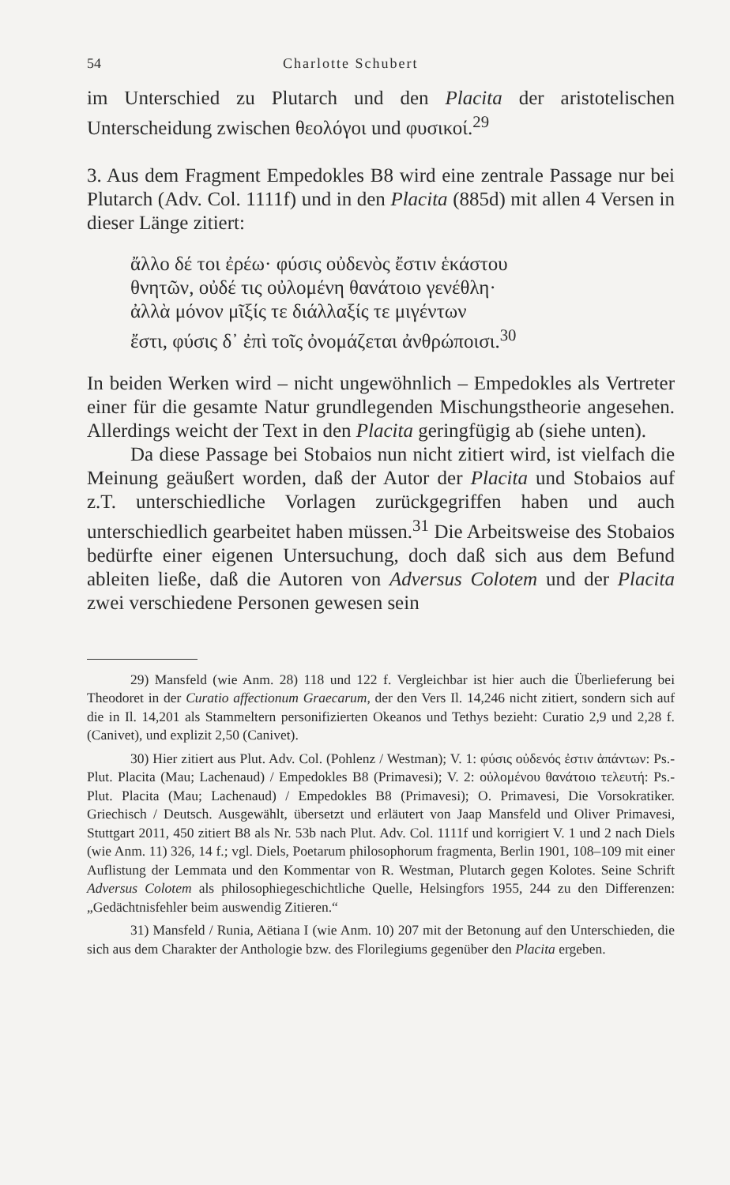54 Charlotte Schubert
im Unterschied zu Plutarch und den Placita der aristotelischen Unterscheidung zwischen θεολόγοι und φυσικοί.<sup>29</sup>
3. Aus dem Fragment Empedokles B8 wird eine zentrale Passage nur bei Plutarch (Adv. Col. 1111f) und in den Placita (885d) mit allen 4 Versen in dieser Länge zitiert:
ἄλλο δέ τοι ἐρέω· φύσις οὐδενὸς ἔστιν ἑκάστου
θνητῶν, οὐδέ τις οὐλομένη θανάτοιο γενέθλη·
ἀλλὰ μόνον μῖξίς τε διάλλαξίς τε μιγέντων
ἔστι, φύσις δ᾽ ἐπὶ τοῖς ὀνομάζεται ἀνθρώποισι.<sup>30</sup>
In beiden Werken wird – nicht ungewöhnlich – Empedokles als Vertreter einer für die gesamte Natur grundlegenden Mischungstheorie angesehen. Allerdings weicht der Text in den Placita geringfügig ab (siehe unten).
Da diese Passage bei Stobaios nun nicht zitiert wird, ist vielfach die Meinung geäußert worden, daß der Autor der Placita und Stobaios auf z.T. unterschiedliche Vorlagen zurückgegriffen haben und auch unterschiedlich gearbeitet haben müssen.<sup>31</sup> Die Arbeitsweise des Stobaios bedürfte einer eigenen Untersuchung, doch daß sich aus dem Befund ableiten ließe, daß die Autoren von Adversus Colotem und der Placita zwei verschiedene Personen gewesen sein
29) Mansfeld (wie Anm. 28) 118 und 122 f. Vergleichbar ist hier auch die Überlieferung bei Theodoret in der Curatio affectionum Graecarum, der den Vers Il. 14,246 nicht zitiert, sondern sich auf die in Il. 14,201 als Stammeltern personifizierten Okeanos und Tethys bezieht: Curatio 2,9 und 2,28 f. (Canivet), und explizit 2,50 (Canivet).
30) Hier zitiert aus Plut. Adv. Col. (Pohlenz / Westman); V. 1: φύσις οὐδενός ἐστιν ἁπάντων: Ps.-Plut. Placita (Mau; Lachenaud) / Empedokles B8 (Primavesi); V. 2: οὐλομένου θανάτοιο τελευτή: Ps.-Plut. Placita (Mau; Lachenaud) / Empedokles B8 (Primavesi); O. Primavesi, Die Vorsokratiker. Griechisch / Deutsch. Ausgewählt, übersetzt und erläutert von Jaap Mansfeld und Oliver Primavesi, Stuttgart 2011, 450 zitiert B8 als Nr. 53b nach Plut. Adv. Col. 1111f und korrigiert V. 1 und 2 nach Diels (wie Anm. 11) 326, 14 f.; vgl. Diels, Poetarum philosophorum fragmenta, Berlin 1901, 108–109 mit einer Auflistung der Lemmata und den Kommentar von R. Westman, Plutarch gegen Kolotes. Seine Schrift Adversus Colotem als philosophiegeschichtliche Quelle, Helsingfors 1955, 244 zu den Differenzen: „Gedächtnisfehler beim auswendig Zitieren.“
31) Mansfeld / Runia, Aëtiana I (wie Anm. 10) 207 mit der Betonung auf den Unterschieden, die sich aus dem Charakter der Anthologie bzw. des Florilegiums gegenüber den Placita ergeben.